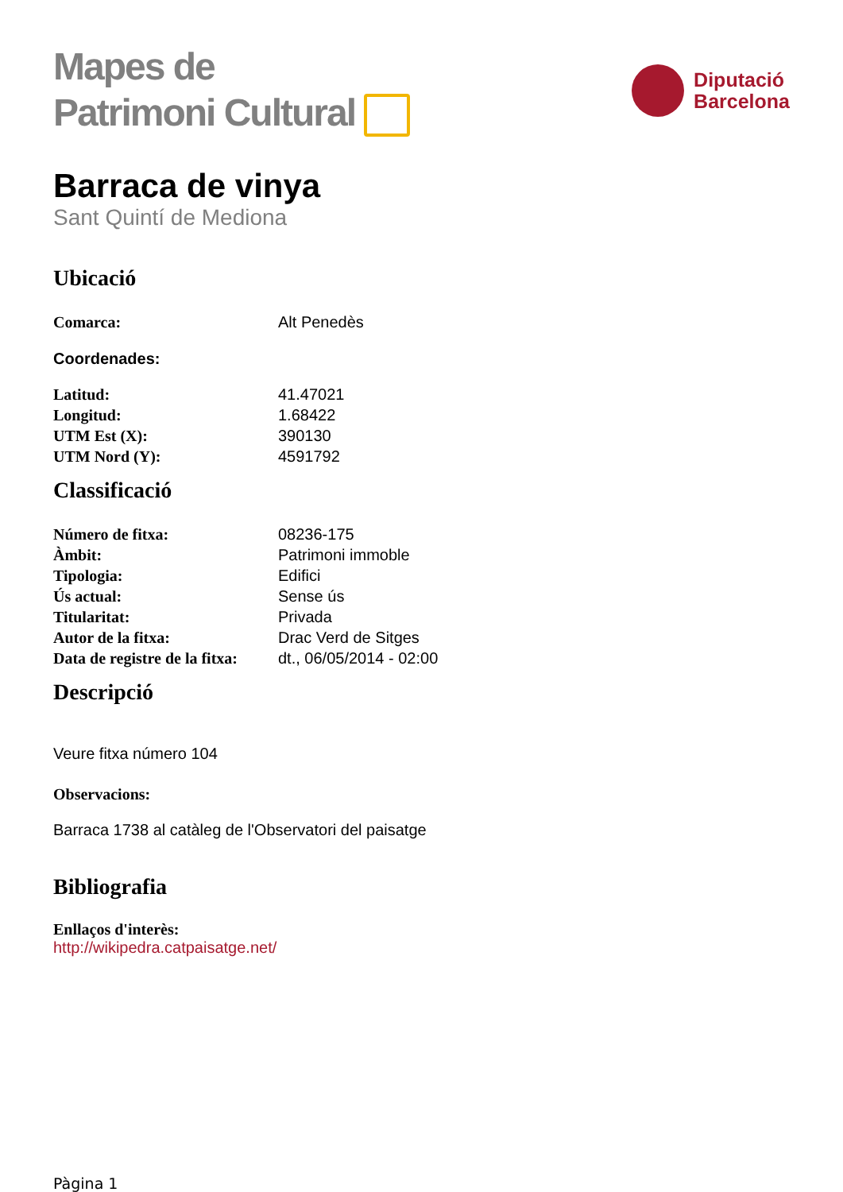Mapes de
Patrimoni Cultural
Diputació
Barcelona
Barraca de vinya
Sant Quintí de Mediona
Ubicació
| Comarca: | Alt Penedès |
Coordenades:
| Latitud: | 41.47021 |
| Longitud: | 1.68422 |
| UTM Est (X): | 390130 |
| UTM Nord (Y): | 4591792 |
Classificació
| Número de fitxa: | 08236-175 |
| Àmbit: | Patrimoni immoble |
| Tipologia: | Edifici |
| Ús actual: | Sense ús |
| Titularitat: | Privada |
| Autor de la fitxa: | Drac Verd de Sitges |
| Data de registre de la fitxa: | dt., 06/05/2014 - 02:00 |
Descripció
Veure fitxa número 104
Observacions:
Barraca 1738 al catàleg de l'Observatori del paisatge
Bibliografia
Enllaços d'interès:
http://wikipedra.catpaisatge.net/
Pàgina 1